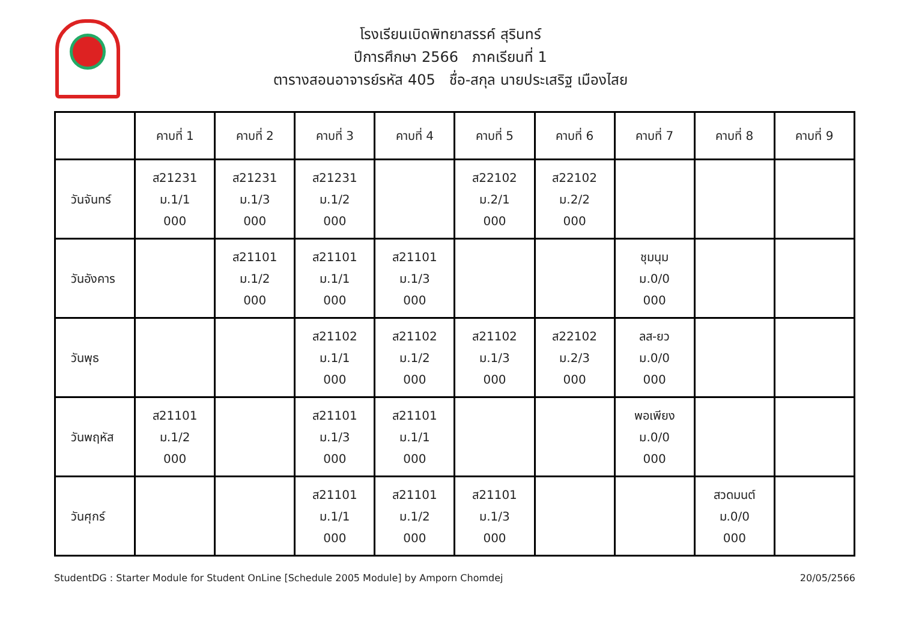โรงเรียนเบิดพิทยาสรรค์ สุรินทร์
ปีการศึกษา 2566 ภาคเรียนที่ 1
ตารางสอนอาจารย์รหัส 405 ชื่อ-สกุล นายประเสริฐ เมืองไสย
| | คาบที่ 1 | คาบที่ 2 | คาบที่ 3 | คาบที่ 4 | คาบที่ 5 | คาบที่ 6 | คาบที่ 7 | คาบที่ 8 | คาบที่ 9 |
| --- | --- | --- | --- | --- | --- | --- | --- | --- | --- |
| วันจันทร์ | ส21231 ม.1/1 000 | ส21231 ม.1/3 000 | ส21231 ม.1/2 000 | | ส22102 ม.2/1 000 | ส22102 ม.2/2 000 | | | |
| วันอังคาร | | ส21101 ม.1/2 000 | ส21101 ม.1/1 000 | ส21101 ม.1/3 000 | | | ชุมนุม ม.0/0 000 | | |
| วันพุธ | | | ส21102 ม.1/1 000 | ส21102 ม.1/2 000 | ส21102 ม.1/3 000 | ส22102 ม.2/3 000 | ลส-ยว ม.0/0 000 | | |
| วันพฤหัส | ส21101 ม.1/2 000 | | ส21101 ม.1/3 000 | ส21101 ม.1/1 000 | | | พอเพียง ม.0/0 000 | | |
| วันศุกร์ | | | ส21101 ม.1/1 000 | ส21101 ม.1/2 000 | ส21101 ม.1/3 000 | | | สวดมนต์ ม.0/0 000 | |
StudentDG : Starter Module for Student OnLine [Schedule 2005 Module] by Amporn Chomdej 20/05/2566